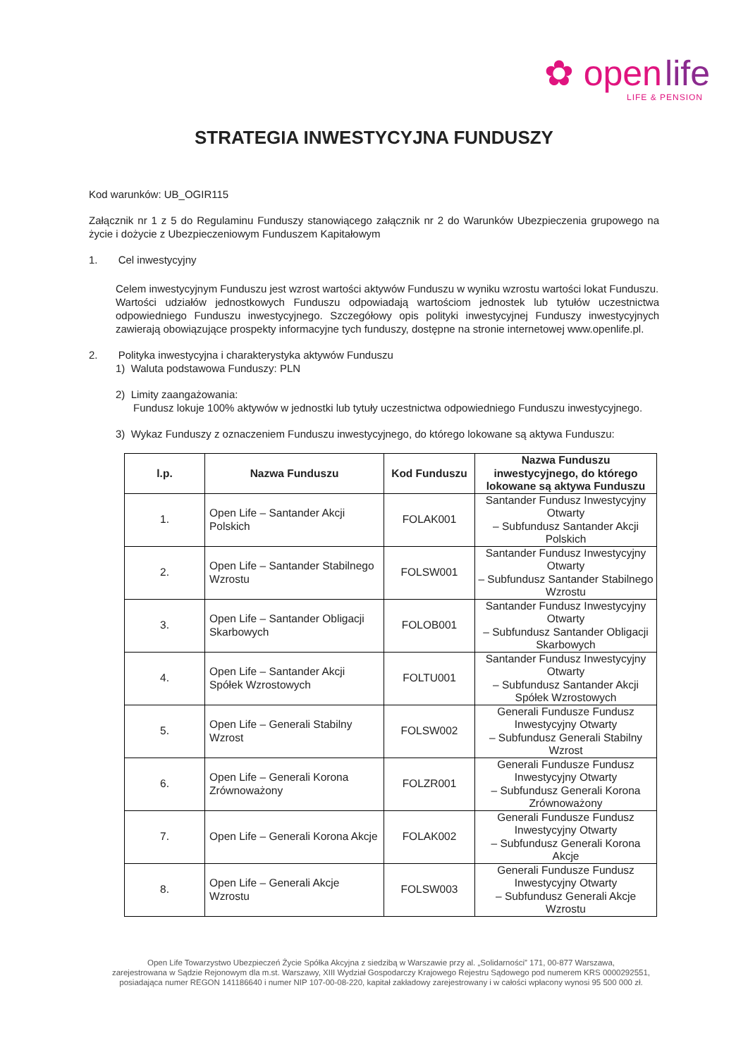✿ open life
LIFE & PENSION
STRATEGIA INWESTYCYJNA FUNDUSZY
Kod warunków: UB_OGIR115
Załącznik nr 1 z 5 do Regulaminu Funduszy stanowiącego załącznik nr 2 do Warunków Ubezpieczenia grupowego na życie i dożycie z Ubezpieczeniowym Funduszem Kapitałowym
1. Cel inwestycyjny
Celem inwestycyjnym Funduszu jest wzrost wartości aktywów Funduszu w wyniku wzrostu wartości lokat Funduszu.
Wartości udziałów jednostkowych Funduszu odpowiadają wartościom jednostek lub tytułów uczestnictwa odpowiedniego Funduszu inwestycyjnego. Szczegółowy opis polityki inwestycyjnej Funduszy inwestycyjnych zawierają obowiązujące prospekty informacyjne tych funduszy, dostępne na stronie internetowej www.openlife.pl.
2. Polityka inwestycyjna i charakterystyka aktywów Funduszu
1) Waluta podstawowa Funduszy: PLN
2) Limity zaangażowania:
Fundusz lokuje 100% aktywów w jednostki lub tytuły uczestnictwa odpowiedniego Funduszu inwestycyjnego.
3) Wykaz Funduszy z oznaczeniem Funduszu inwestycyjnego, do którego lokowane są aktywa Funduszu:
| l.p. | Nazwa Funduszu | Kod Funduszu | Nazwa Funduszu inwestycyjnego, do którego lokowane są aktywa Funduszu |
| --- | --- | --- | --- |
| 1. | Open Life – Santander Akcji Polskich | FOLAK001 | Santander Fundusz Inwestycyjny Otwarty – Subfundusz Santander Akcji Polskich |
| 2. | Open Life – Santander Stabilnego Wzrostu | FOLSW001 | Santander Fundusz Inwestycyjny Otwarty – Subfundusz Santander Stabilnego Wzrostu |
| 3. | Open Life – Santander Obligacji Skarbowych | FOLOB001 | Santander Fundusz Inwestycyjny Otwarty – Subfundusz Santander Obligacji Skarbowych |
| 4. | Open Life – Santander Akcji Spółek Wzrostowych | FOLTU001 | Santander Fundusz Inwestycyjny Otwarty – Subfundusz Santander Akcji Spółek Wzrostowych |
| 5. | Open Life – Generali Stabilny Wzrost | FOLSW002 | Generali Fundusze Fundusz Inwestycyjny Otwarty – Subfundusz Generali Stabilny Wzrost |
| 6. | Open Life – Generali Korona Zrównoważony | FOLZR001 | Generali Fundusze Fundusz Inwestycyjny Otwarty – Subfundusz Generali Korona Zrównoważony |
| 7. | Open Life – Generali Korona Akcje | FOLAK002 | Generali Fundusze Fundusz Inwestycyjny Otwarty – Subfundusz Generali Korona Akcje |
| 8. | Open Life – Generali Akcje Wzrostu | FOLSW003 | Generali Fundusze Fundusz Inwestycyjny Otwarty – Subfundusz Generali Akcje Wzrostu |
Open Life Towarzystwo Ubezpieczeń Życie Spółka Akcyjna z siedzibą w Warszawie przy al. „Solidarności” 171, 00-877 Warszawa,
zarejestrowana w Sądzie Rejonowym dla m.st. Warszawy, XIII Wydział Gospodarczy Krajowego Rejestru Sądowego pod numerem KRS 0000292551,
posiadająca numer REGON 141186640 i numer NIP 107-00-08-220, kapitał zakładowy zarejestrowany i w całości wpłacony wynosi 95 500 000 zł.